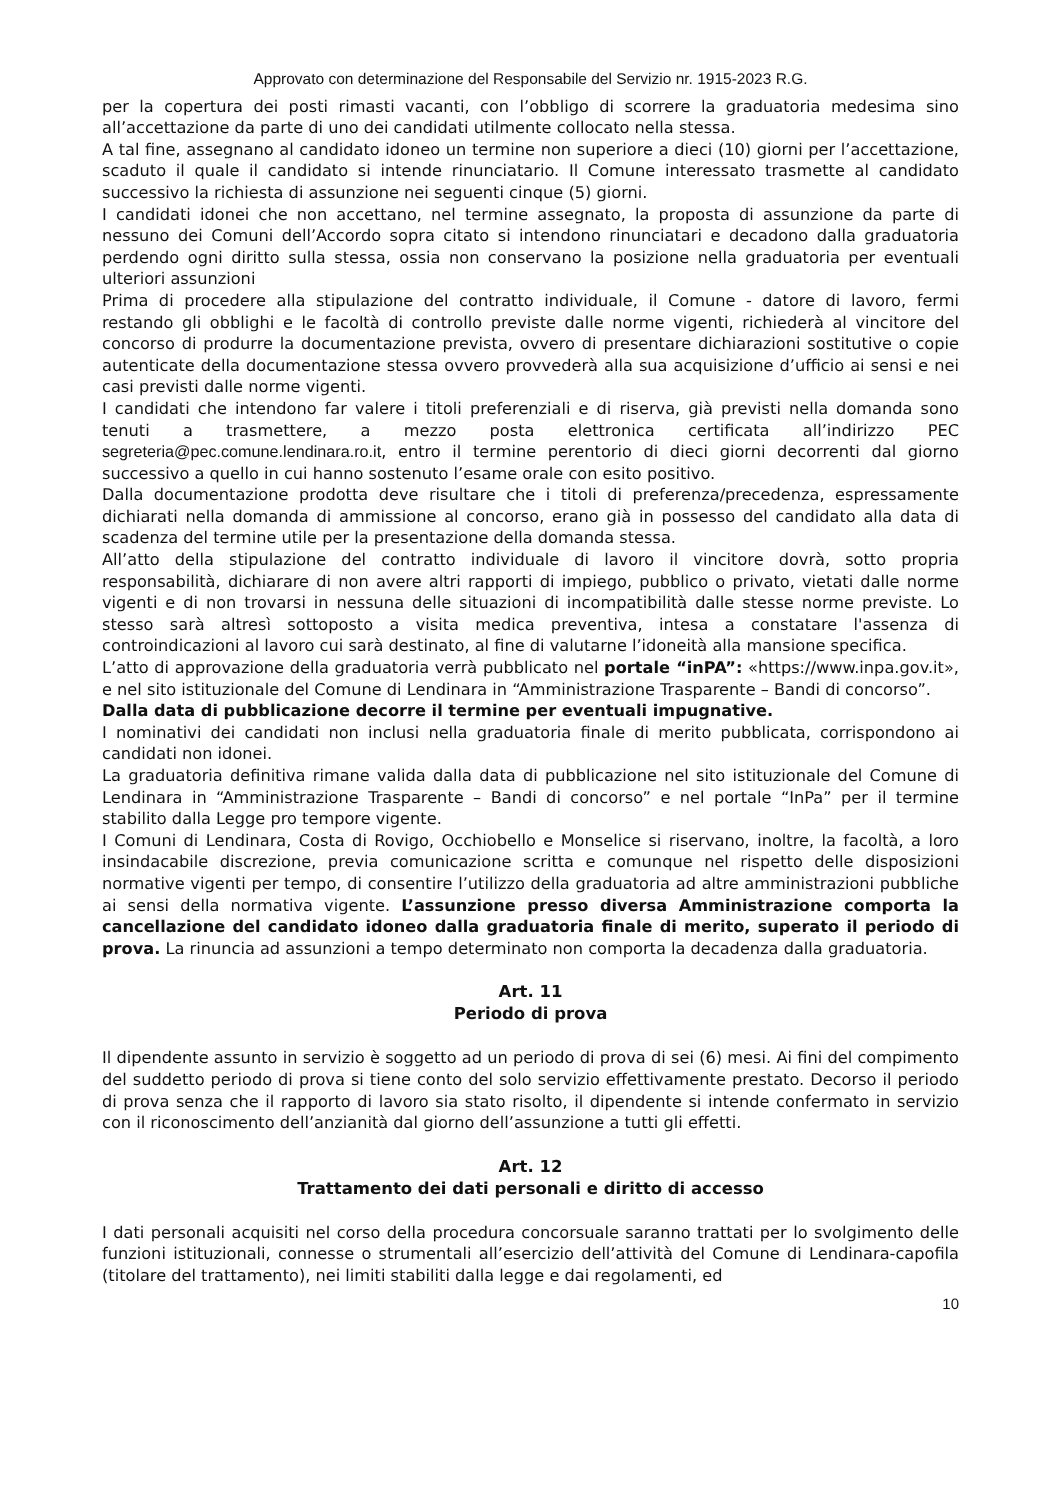Approvato con determinazione del Responsabile del Servizio nr. 1915-2023 R.G.
per la copertura dei posti rimasti vacanti, con l’obbligo di scorrere la graduatoria medesima sino all’accettazione da parte di uno dei candidati utilmente collocato nella stessa.
A tal fine, assegnano al candidato idoneo un termine non superiore a dieci (10) giorni per l’accettazione, scaduto il quale il candidato si intende rinunciatario. Il Comune interessato trasmette al candidato successivo la richiesta di assunzione nei seguenti cinque (5) giorni.
I candidati idonei che non accettano, nel termine assegnato, la proposta di assunzione da parte di nessuno dei Comuni dell’Accordo sopra citato si intendono rinunciatari e decadono dalla graduatoria perdendo ogni diritto sulla stessa, ossia non conservano la posizione nella graduatoria per eventuali ulteriori assunzioni
Prima di procedere alla stipulazione del contratto individuale, il Comune - datore di lavoro, fermi restando gli obblighi e le facoltà di controllo previste dalle norme vigenti, richiederà al vincitore del concorso di produrre la documentazione prevista, ovvero di presentare dichiarazioni sostitutive o copie autenticate della documentazione stessa ovvero provvederà alla sua acquisizione d’ufficio ai sensi e nei casi previsti dalle norme vigenti.
I candidati che intendono far valere i titoli preferenziali e di riserva, già previsti nella domanda sono tenuti a trasmettere, a mezzo posta elettronica certificata all’indirizzo PEC segreteria@pec.comune.lendinara.ro.it, entro il termine perentorio di dieci giorni decorrenti dal giorno successivo a quello in cui hanno sostenuto l’esame orale con esito positivo.
Dalla documentazione prodotta deve risultare che i titoli di preferenza/precedenza, espressamente dichiarati nella domanda di ammissione al concorso, erano già in possesso del candidato alla data di scadenza del termine utile per la presentazione della domanda stessa.
All’atto della stipulazione del contratto individuale di lavoro il vincitore dovrà, sotto propria responsabilità, dichiarare di non avere altri rapporti di impiego, pubblico o privato, vietati dalle norme vigenti e di non trovarsi in nessuna delle situazioni di incompatibilità dalle stesse norme previste. Lo stesso sarà altresì sottoposto a visita medica preventiva, intesa a constatare l'assenza di controindicazioni al lavoro cui sarà destinato, al fine di valutarne l’idoneità alla mansione specifica.
L’atto di approvazione della graduatoria verrà pubblicato nel portale “inPA”: «https://www.inpa.gov.it», e nel sito istituzionale del Comune di Lendinara in “Amministrazione Trasparente – Bandi di concorso”.
Dalla data di pubblicazione decorre il termine per eventuali impugnative.
I nominativi dei candidati non inclusi nella graduatoria finale di merito pubblicata, corrispondono ai candidati non idonei.
La graduatoria definitiva rimane valida dalla data di pubblicazione nel sito istituzionale del Comune di Lendinara in “Amministrazione Trasparente – Bandi di concorso” e nel portale “InPa” per il termine stabilito dalla Legge pro tempore vigente.
I Comuni di Lendinara, Costa di Rovigo, Occhiobello e Monselice si riservano, inoltre, la facoltà, a loro insindacabile discrezione, previa comunicazione scritta e comunque nel rispetto delle disposizioni normative vigenti per tempo, di consentire l’utilizzo della graduatoria ad altre amministrazioni pubbliche ai sensi della normativa vigente. L’assunzione presso diversa Amministrazione comporta la cancellazione del candidato idoneo dalla graduatoria finale di merito, superato il periodo di prova. La rinuncia ad assunzioni a tempo determinato non comporta la decadenza dalla graduatoria.
Art. 11
Periodo di prova
Il dipendente assunto in servizio è soggetto ad un periodo di prova di sei (6) mesi. Ai fini del compimento del suddetto periodo di prova si tiene conto del solo servizio effettivamente prestato. Decorso il periodo di prova senza che il rapporto di lavoro sia stato risolto, il dipendente si intende confermato in servizio con il riconoscimento dell’anzianità dal giorno dell’assunzione a tutti gli effetti.
Art. 12
Trattamento dei dati personali e diritto di accesso
I dati personali acquisiti nel corso della procedura concorsuale saranno trattati per lo svolgimento delle funzioni istituzionali, connesse o strumentali all’esercizio dell’attività del Comune di Lendinara-capofila (titolare del trattamento), nei limiti stabiliti dalla legge e dai regolamenti, ed
10